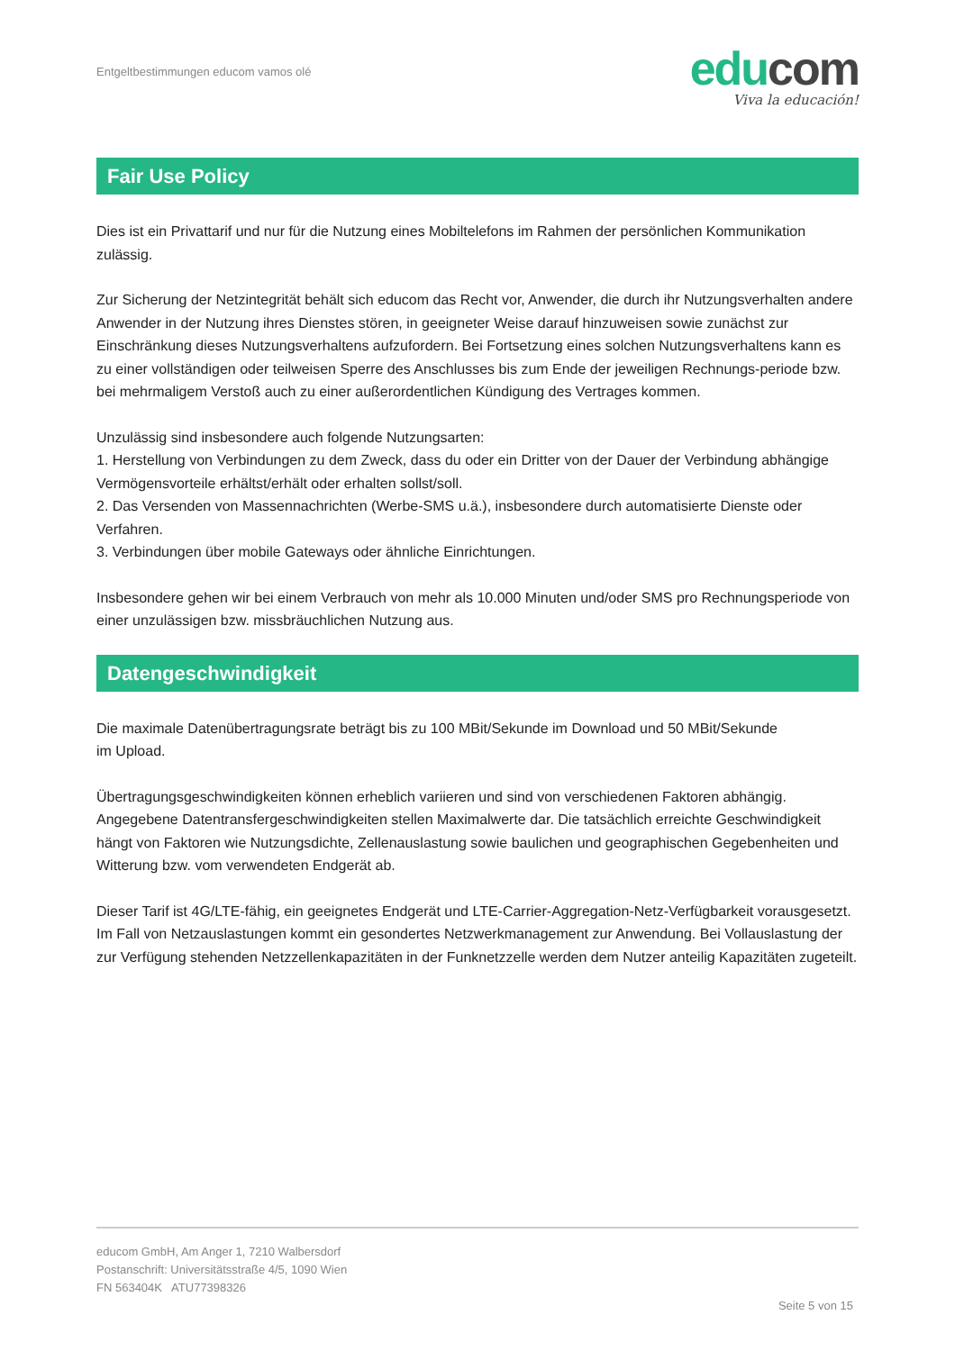Entgeltbestimmungen educom vamos olé
educom
Viva la educación!
Fair Use Policy
Dies ist ein Privattarif und nur für die Nutzung eines Mobiltelefons im Rahmen der persönlichen Kommunikation zulässig.
Zur Sicherung der Netzintegrität behält sich educom das Recht vor, Anwender, die durch ihr Nutzungsverhalten andere Anwender in der Nutzung ihres Dienstes stören, in geeigneter Weise darauf hinzuweisen sowie zunächst zur Einschränkung dieses Nutzungsverhaltens aufzufordern. Bei Fortsetzung eines solchen Nutzungsverhaltens kann es zu einer vollständigen oder teilweisen Sperre des Anschlusses bis zum Ende der jeweiligen Rechnungs-periode bzw. bei mehrmaligem Verstoß auch zu einer außerordentlichen Kündigung des Vertrages kommen.
Unzulässig sind insbesondere auch folgende Nutzungsarten:
1. Herstellung von Verbindungen zu dem Zweck, dass du oder ein Dritter von der Dauer der Verbindung abhängige Vermögensvorteile erhältst/erhält oder erhalten sollst/soll.
2. Das Versenden von Massennachrichten (Werbe-SMS u.ä.), insbesondere durch automatisierte Dienste oder Verfahren.
3. Verbindungen über mobile Gateways oder ähnliche Einrichtungen.
Insbesondere gehen wir bei einem Verbrauch von mehr als 10.000 Minuten und/oder SMS pro Rechnungsperiode von einer unzulässigen bzw. missbräuchlichen Nutzung aus.
Datengeschwindigkeit
Die maximale Datenübertragungsrate beträgt bis zu 100 MBit/Sekunde im Download und 50 MBit/Sekunde
im Upload.
Übertragungsgeschwindigkeiten können erheblich variieren und sind von verschiedenen Faktoren abhängig. Angegebene Datentransfergeschwindigkeiten stellen Maximalwerte dar. Die tatsächlich erreichte Geschwindigkeit hängt von Faktoren wie Nutzungsdichte, Zellenauslastung sowie baulichen und geographischen Gegebenheiten und Witterung bzw. vom verwendeten Endgerät ab.
Dieser Tarif ist 4G/LTE-fähig, ein geeignetes Endgerät und LTE-Carrier-Aggregation-Netz-Verfügbarkeit vorausgesetzt. Im Fall von Netzauslastungen kommt ein gesondertes Netzwerkmanagement zur Anwendung. Bei Vollauslastung der zur Verfügung stehenden Netzzellenkapazitäten in der Funknetzzelle werden dem Nutzer anteilig Kapazitäten zugeteilt.
educom GmbH, Am Anger 1, 7210 Walbersdorf
Postanschrift: Universitätsstraße 4/5, 1090 Wien
FN 563404K ATU77398326
Seite 5 von 15